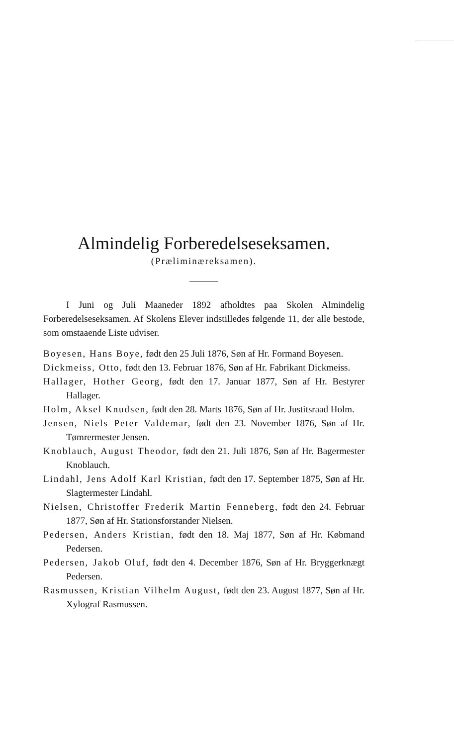Almindelig Forberedelseseksamen.
(Præliminæreksamen).
I Juni og Juli Maaneder 1892 afholdtes paa Skolen Almindelig Forberedelseseksamen. Af Skolens Elever indstilledes følgende 11, der alle bestode, som omstaaende Liste udviser.
Boyesen, Hans Boye, født den 25 Juli 1876, Søn af Hr. Formand Boyesen.
Dickmeiss, Otto, født den 13. Februar 1876, Søn af Hr. Fabrikant Dickmeiss.
Hallager, Hother Georg, født den 17. Januar 1877, Søn af Hr. Bestyrer Hallager.
Holm, Aksel Knudsen, født den 28. Marts 1876, Søn af Hr. Justitsraad Holm.
Jensen, Niels Peter Valdemar, født den 23. November 1876, Søn af Hr. Tømrermester Jensen.
Knoblauch, August Theodor, født den 21. Juli 1876, Søn af Hr. Bagermester Knoblauch.
Lindahl, Jens Adolf Karl Kristian, født den 17. September 1875, Søn af Hr. Slagtermester Lindahl.
Nielsen, Christoffer Frederik Martin Fenneberg, født den 24. Februar 1877, Søn af Hr. Stationsforstander Nielsen.
Pedersen, Anders Kristian, født den 18. Maj 1877, Søn af Hr. Købmand Pedersen.
Pedersen, Jakob Oluf, født den 4. December 1876, Søn af Hr. Bryggerknægt Pedersen.
Rasmussen, Kristian Vilhelm August, født den 23. August 1877, Søn af Hr. Xylograf Rasmussen.